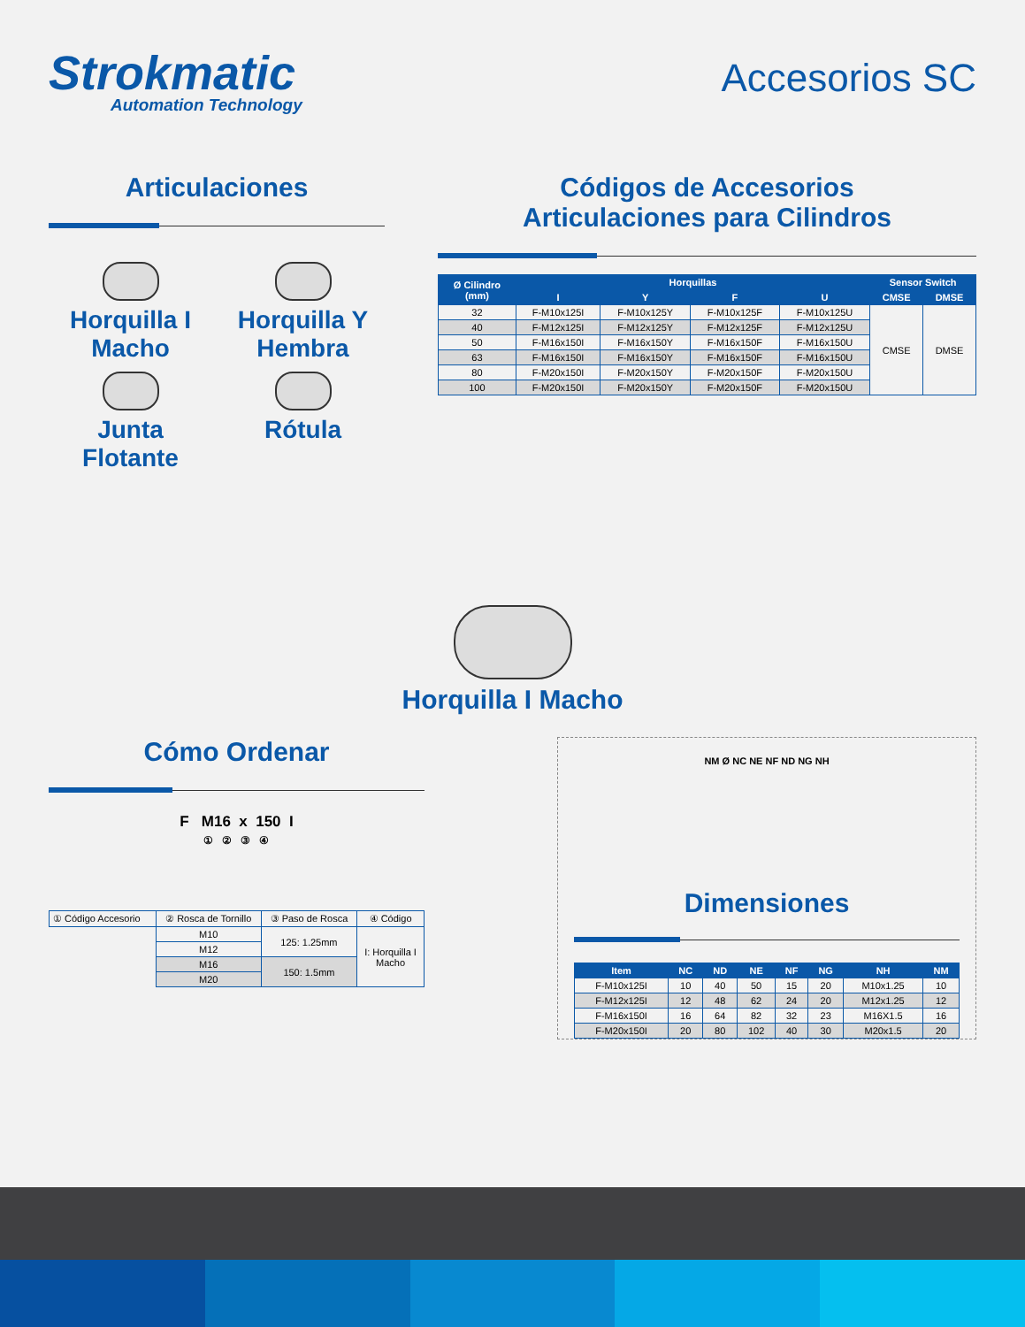Strokmatic
Automation Technology
Accesorios SC
Articulaciones
Horquilla I
Macho
Horquilla Y
Hembra
Junta
Flotante
Rótula
Códigos de Accesorios
Articulaciones para Cilindros
| Ø Cilindro (mm) | Horquillas | | | | Sensor Switch | |
| --- | --- | --- | --- | --- | --- | --- |
| | I | Y | F | U | CMSE | DMSE |
| 32 | F-M10x125I | F-M10x125Y | F-M10x125F | F-M10x125U | CMSE | DMSE |
| 40 | F-M12x125I | F-M12x125Y | F-M12x125F | F-M12x125U | | |
| 50 | F-M16x150I | F-M16x150Y | F-M16x150F | F-M16x150U | | |
| 63 | F-M16x150I | F-M16x150Y | F-M16x150F | F-M16x150U | | |
| 80 | F-M20x150I | F-M20x150Y | F-M20x150F | F-M20x150U | | |
| 100 | F-M20x150I | F-M20x150Y | F-M20x150F | F-M20x150U | | |
Horquilla I Macho
Cómo Ordenar
F M16 x 150 I
① ② ③ ④
| ① Código Accesorio | ② Rosca de Tornillo | ③ Paso de Rosca | ④ Código |
| | M10 | 125: 1.25mm | I: Horquilla I Macho |
| | M12 | | |
| | M16 | 150: 1.5mm | |
| | M20 | | |
NM Ø NC NE NF ND NG NH
Dimensiones
| Item | NC | ND | NE | NF | NG | NH | NM |
| --- | --- | --- | --- | --- | --- | --- | --- |
| F-M10x125I | 10 | 40 | 50 | 15 | 20 | M10x1.25 | 10 |
| F-M12x125I | 12 | 48 | 62 | 24 | 20 | M12x1.25 | 12 |
| F-M16x150I | 16 | 64 | 82 | 32 | 23 | M16X1.5 | 16 |
| F-M20x150I | 20 | 80 | 102 | 40 | 30 | M20x1.5 | 20 |